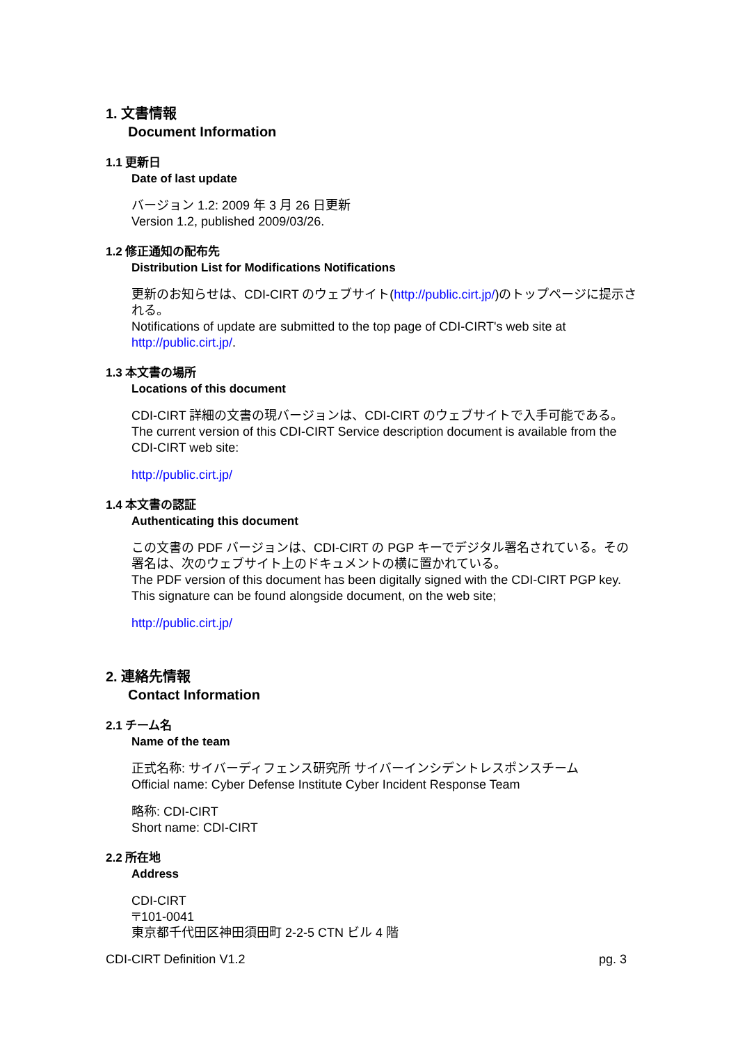1. 文書情報
Document Information
1.1 更新日
Date of last update
バージョン 1.2: 2009 年 3 月 26 日更新
Version 1.2, published 2009/03/26.
1.2 修正通知の配布先
Distribution List for Modifications Notifications
更新のお知らせは、CDI-CIRT のウェブサイト(http://public.cirt.jp/)のトップページに提示される。
Notifications of update are submitted to the top page of CDI-CIRT's web site at http://public.cirt.jp/.
1.3 本文書の場所
Locations of this document
CDI-CIRT 詳細の文書の現バージョンは、CDI-CIRT のウェブサイトで入手可能である。
The current version of this CDI-CIRT Service description document is available from the CDI-CIRT web site:
http://public.cirt.jp/
1.4 本文書の認証
Authenticating this document
この文書の PDF バージョンは、CDI-CIRT の PGP キーでデジタル署名されている。その署名は、次のウェブサイト上のドキュメントの横に置かれている。
The PDF version of this document has been digitally signed with the CDI-CIRT PGP key. This signature can be found alongside document, on the web site;
http://public.cirt.jp/
2. 連絡先情報
Contact Information
2.1 チーム名
Name of the team
正式名称: サイバーディフェンス研究所 サイバーインシデントレスポンスチーム
Official name: Cyber Defense Institute Cyber Incident Response Team
略称: CDI-CIRT
Short name: CDI-CIRT
2.2 所在地
Address
CDI-CIRT
〒101-0041
東京都千代田区神田須田町 2-2-5 CTN ビル 4 階
CDI-CIRT Definition V1.2 pg. 3